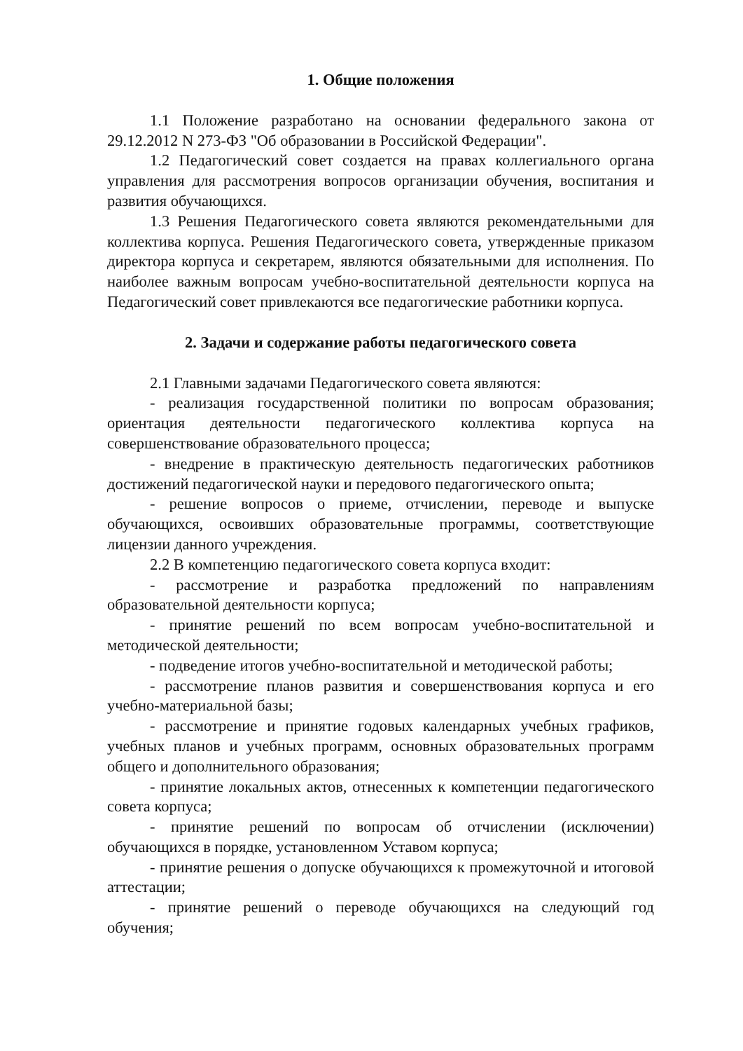1. Общие положения
1.1 Положение разработано на основании федерального закона от 29.12.2012 N 273-ФЗ "Об образовании в Российской Федерации".
1.2 Педагогический совет создается на правах коллегиального органа управления для рассмотрения вопросов организации обучения, воспитания и развития обучающихся.
1.3 Решения Педагогического совета являются рекомендательными для коллектива корпуса. Решения Педагогического совета, утвержденные приказом директора корпуса и секретарем, являются обязательными для исполнения. По наиболее важным вопросам учебно-воспитательной деятельности корпуса на Педагогический совет привлекаются все педагогические работники корпуса.
2. Задачи и содержание работы педагогического совета
2.1 Главными задачами Педагогического совета являются:
- реализация государственной политики по вопросам образования; ориентация деятельности педагогического коллектива корпуса на совершенствование образовательного процесса;
- внедрение в практическую деятельность педагогических работников достижений педагогической науки и передового педагогического опыта;
- решение вопросов о приеме, отчислении, переводе и выпуске обучающихся, освоивших образовательные программы, соответствующие лицензии данного учреждения.
2.2 В компетенцию педагогического совета корпуса входит:
- рассмотрение и разработка предложений по направлениям образовательной деятельности корпуса;
- принятие решений по всем вопросам учебно-воспитательной и методической деятельности;
- подведение итогов учебно-воспитательной и методической работы;
- рассмотрение планов развития и совершенствования корпуса и его учебно-материальной базы;
- рассмотрение и принятие годовых календарных учебных графиков, учебных планов и учебных программ, основных образовательных программ общего и дополнительного образования;
- принятие локальных актов, отнесенных к компетенции педагогического совета корпуса;
- принятие решений по вопросам об отчислении (исключении) обучающихся в порядке, установленном Уставом корпуса;
- принятие решения о допуске обучающихся к промежуточной и итоговой аттестации;
- принятие решений о переводе обучающихся на следующий год обучения;